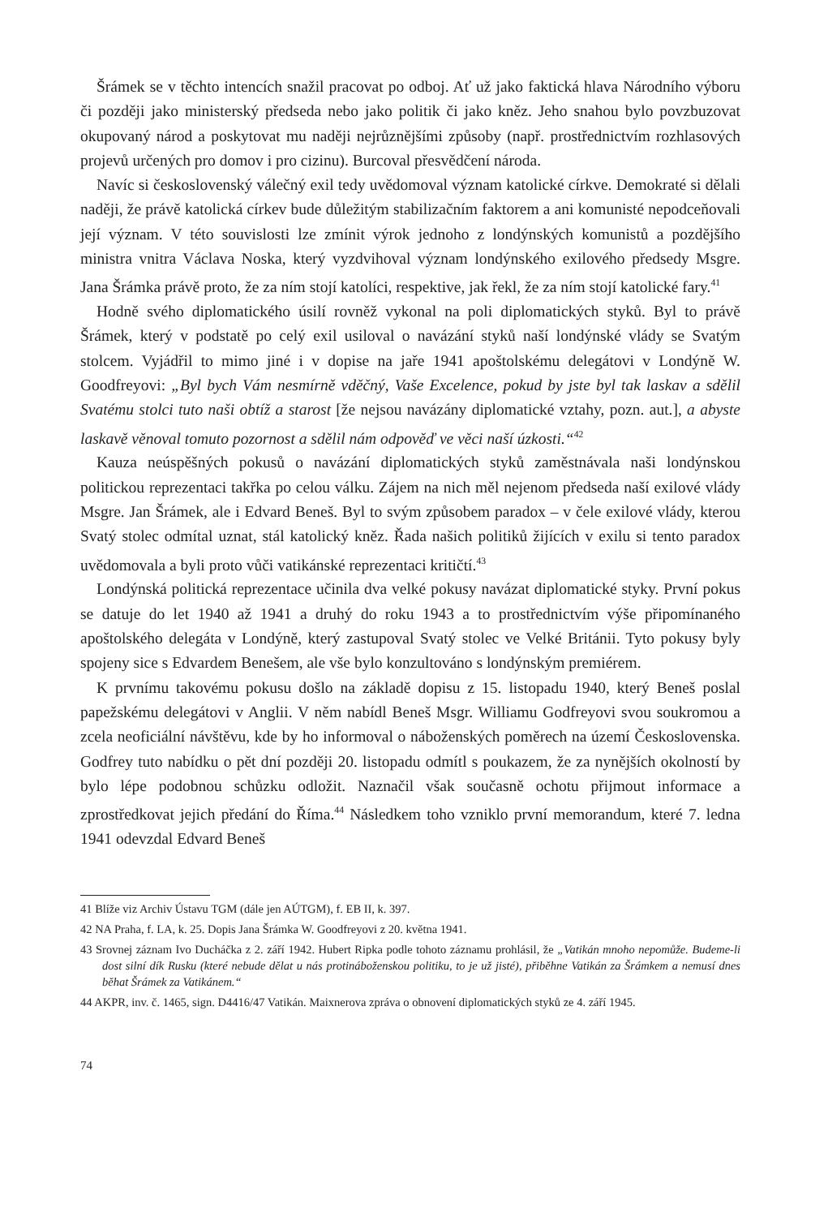Šrámek se v těchto intencích snažil pracovat po odboj. Ať už jako faktická hlava Národního výboru či později jako ministerský předseda nebo jako politik či jako kněz. Jeho snahou bylo povzbuzovat okupovaný národ a poskytovat mu naději nejrůznějšími způsoby (např. prostřednictvím rozhlasových projevů určených pro domov i pro cizinu). Burcoval přesvědčení národa.
Navíc si československý válečný exil tedy uvědomoval význam katolické církve. Demokraté si dělali naději, že právě katolická církev bude důležitým stabilizačním faktorem a ani komunisté nepodceňovali její význam. V této souvislosti lze zmínit výrok jednoho z londýnských komunistů a pozdějšího ministra vnitra Václava Noska, který vyzdvihoval význam londýnského exilového předsedy Msgre. Jana Šrámka právě proto, že za ním stojí katolíci, respektive, jak řekl, že za ním stojí katolické fary.<sup>41</sup>
Hodně svého diplomatického úsilí rovněž vykonal na poli diplomatických styků. Byl to právě Šrámek, který v podstatě po celý exil usiloval o navázání styků naší londýnské vlády se Svatým stolcem. Vyjádřil to mimo jiné i v dopise na jaře 1941 apoštolskému delegátovi v Londýně W. Goodfreyovi: „Byl bych Vám nesmírně vděčný, Vaše Excelence, pokud by jste byl tak laskav a sdělil Svatému stolci tuto naši obtíž a starost [že nejsou navázány diplomatické vztahy, pozn. aut.], a abyste laskavě věnoval tomuto pozornost a sdělil nám odpověď ve věci naší úzkosti.“<sup>42</sup>
Kauza neúspěšných pokusů o navázání diplomatických styků zaměstnávala naši londýnskou politickou reprezentaci takřka po celou válku. Zájem na nich měl nejenom předseda naší exilové vlády Msgre. Jan Šrámek, ale i Edvard Beneš. Byl to svým způsobem paradox – v čele exilové vlády, kterou Svatý stolec odmítal uznat, stál katolický kněz. Řada našich politiků žijících v exilu si tento paradox uvědomovala a byli proto vůči vatikánské reprezentaci kritičtí.<sup>43</sup>
Londýnská politická reprezentace učinila dva velké pokusy navázat diplomatické styky. První pokus se datuje do let 1940 až 1941 a druhý do roku 1943 a to prostřednictvím výše připomínaného apoštolského delegáta v Londýně, který zastupoval Svatý stolec ve Velké Británii. Tyto pokusy byly spojeny sice s Edvardem Benešem, ale vše bylo konzultováno s londýnským premiérem.
K prvnímu takovému pokusu došlo na základě dopisu z 15. listopadu 1940, který Beneš poslal papežskému delegátovi v Anglii. V něm nabídl Beneš Msgr. Williamu Godfreyovi svou soukromou a zcela neoficiální návštěvu, kde by ho informoval o náboženských poměrech na území Československa. Godfrey tuto nabídku o pět dní později 20. listopadu odmítl s poukazem, že za nynějších okolností by bylo lépe podobnou schůzku odložit. Naznačil však současně ochotu přijmout informace a zprostředkovat jejich předání do Říma.<sup>44</sup> Následkem toho vzniklo první memorandum, které 7. ledna 1941 odevzdal Edvard Beneš
41 Blíže viz Archiv Ústavu TGM (dále jen AÚTGM), f. EB II, k. 397.
42 NA Praha, f. LA, k. 25. Dopis Jana Šrámka W. Goodfreyovi z 20. května 1941.
43 Srovnej záznam Ivo Ducháčka z 2. září 1942. Hubert Ripka podle tohoto záznamu prohlásil, že „Vatikán mnoho nepomůže. Budeme-li dost silní dík Rusku (které nebude dělat u nás protináboženskou politiku, to je už jisté), přiběhne Vatikán za Šrámkem a nemusí dnes běhat Šrámek za Vatikánem.“
44 AKPR, inv. č. 1465, sign. D4416/47 Vatikán. Maixnerova zpráva o obnovení diplomatických styků ze 4. září 1945.
74